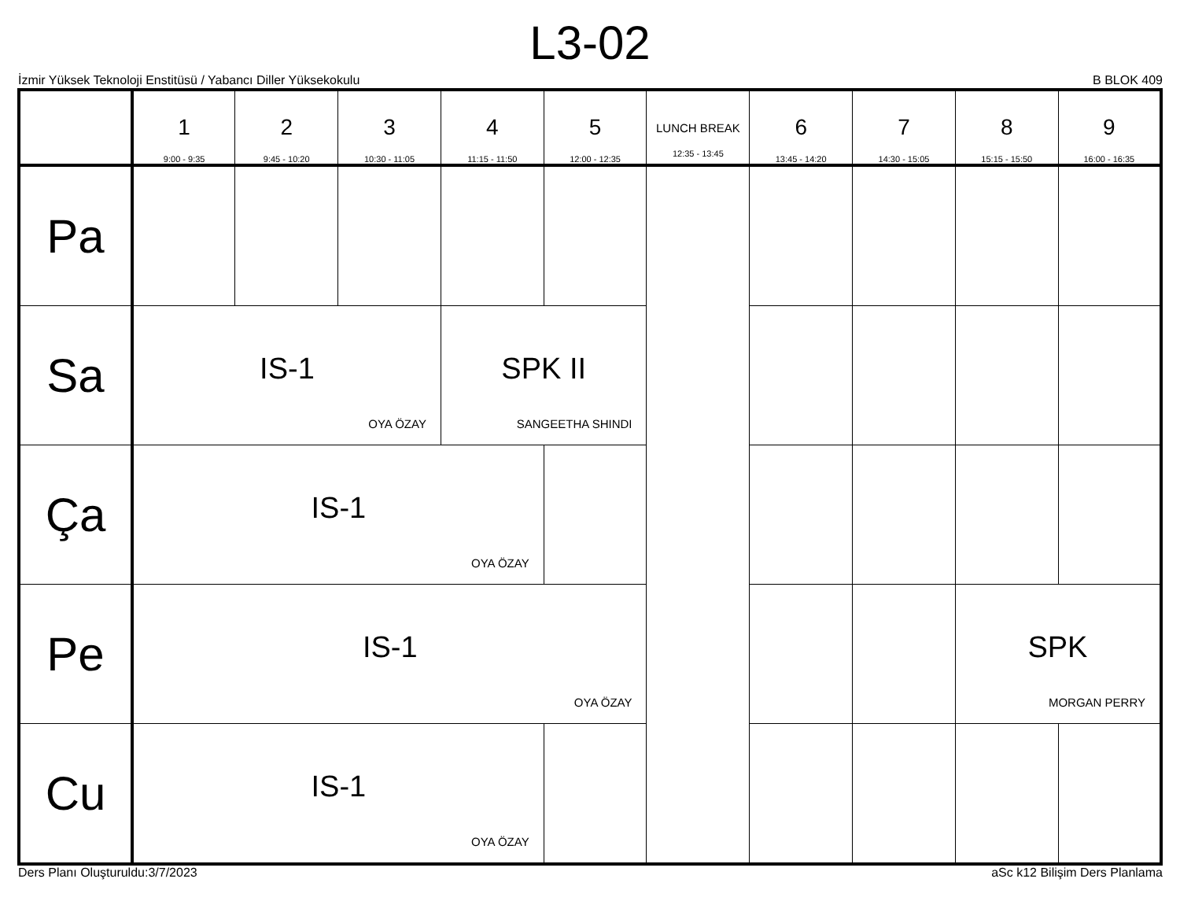L3-02
İzmir Yüksek Teknoloji Enstitüsü / Yabancı Diller Yüksekokulu B BLOK 409
| | 1 9:00 - 9:35 | 2 9:45 - 10:20 | 3 10:30 - 11:05 | 4 11:15 - 11:50 | 5 12:00 - 12:35 | LUNCH BREAK 12:35 - 13:45 | 6 13:45 - 14:20 | 7 14:30 - 15:05 | 8 15:15 - 15:50 | 9 16:00 - 16:35 |
| --- | --- | --- | --- | --- | --- | --- | --- | --- | --- | --- |
| Pa | | | | | | | | | | |
| Sa | IS-1 OYA ÖZAY | | | SPK II SANGEETHA SHINDI | | | | | | |
| Ça | IS-1 OYA ÖZAY | | | | | | | | | |
| Pe | IS-1 OYA ÖZAY | | | | | | | | SPK MORGAN PERRY | |
| Cu | IS-1 OYA ÖZAY | | | | | | | | | |
Ders Planı Oluşturuldu:3/7/2023 aSc k12 Bilişim Ders Planlama